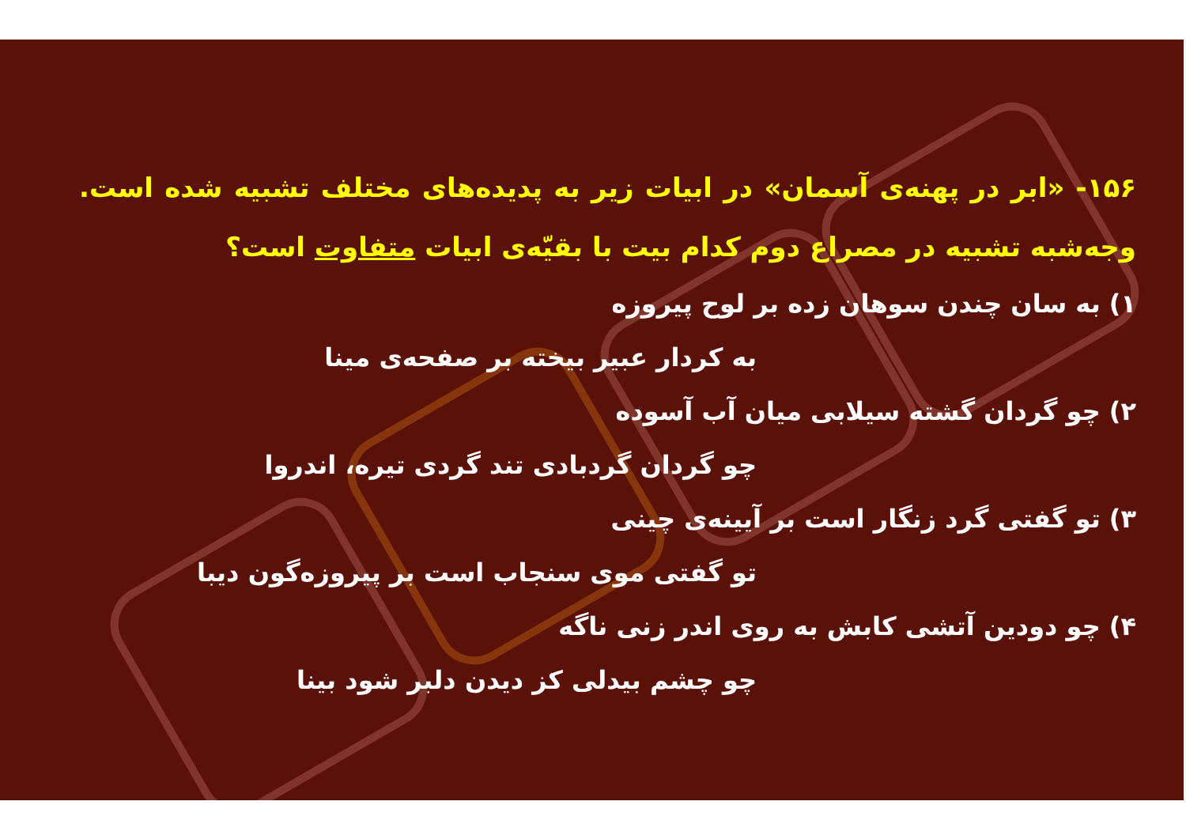۱۵۶- «ابر در پهنه‌ی آسمان» در ابیات زیر به پدیده‌های مختلف تشبیه شده است. وجه‌شبه تشبیه در مصراع دوم کدام بیت با بقیّه‌ی ابیات متفاوت است؟
۱) به سان چندن سوهان زده بر لوح پیروزه
به کردار عبیر بیخته بر صفحه‌ی مینا
۲) چو گردان گشته سیلابی میان آب آسوده
چو گردان گردبادی تند گردی تیره، اندروا
۳) تو گفتی گرد زنگار است بر آیینه‌ی چینی
تو گفتی موی سنجاب است بر پیروزه‌گون دیبا
۴) چو دودین آتشی کابش به روی اندر زنی ناگه
چو چشم بیدلی کز دیدن دلبر شود بینا